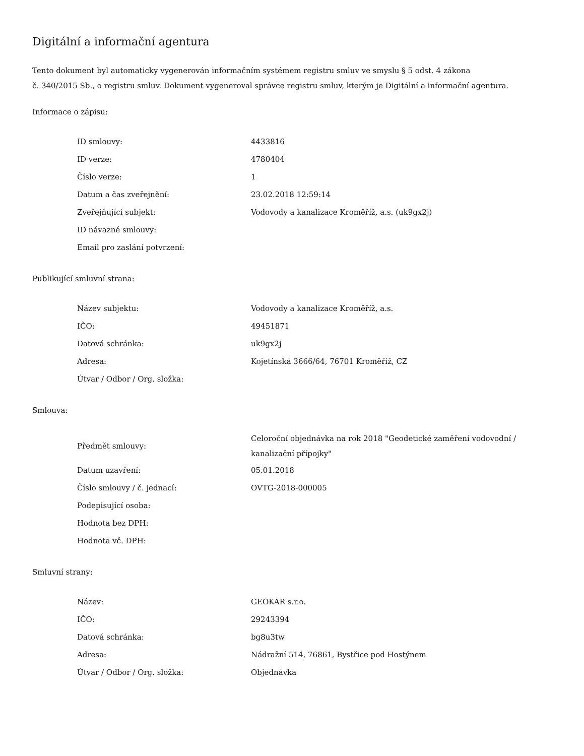Digitální a informační agentura
Tento dokument byl automaticky vygenerován informačním systémem registru smluv ve smyslu § 5 odst. 4 zákona
č. 340/2015 Sb., o registru smluv. Dokument vygeneroval správce registru smluv, kterým je Digitální a informační agentura.
Informace o zápisu:
| ID smlouvy: | 4433816 |
| ID verze: | 4780404 |
| Číslo verze: | 1 |
| Datum a čas zveřejnění: | 23.02.2018 12:59:14 |
| Zveřejňující subjekt: | Vodovody a kanalizace Kroměříž, a.s. (uk9gx2j) |
| ID návazné smlouvy: | |
| Email pro zaslání potvrzení: | |
Publikující smluvní strana:
| Název subjektu: | Vodovody a kanalizace Kroměříž, a.s. |
| IČO: | 49451871 |
| Datová schránka: | uk9gx2j |
| Adresa: | Kojetínská 3666/64, 76701 Kroměříž, CZ |
| Útvar / Odbor / Org. složka: | |
Smlouva:
| Předmět smlouvy: | Celoroční objednávka na rok 2018 "Geodetické zaměření vodovodní / kanalizační přípojky" |
| Datum uzavření: | 05.01.2018 |
| Číslo smlouvy / č. jednací: | OVTG-2018-000005 |
| Podepisující osoba: | |
| Hodnota bez DPH: | |
| Hodnota vč. DPH: | |
Smluvní strany:
| Název: | GEOKAR s.r.o. |
| IČO: | 29243394 |
| Datová schránka: | bg8u3tw |
| Adresa: | Nádražní 514, 76861, Bystřice pod Hostýnem |
| Útvar / Odbor / Org. složka: | Objednávka |